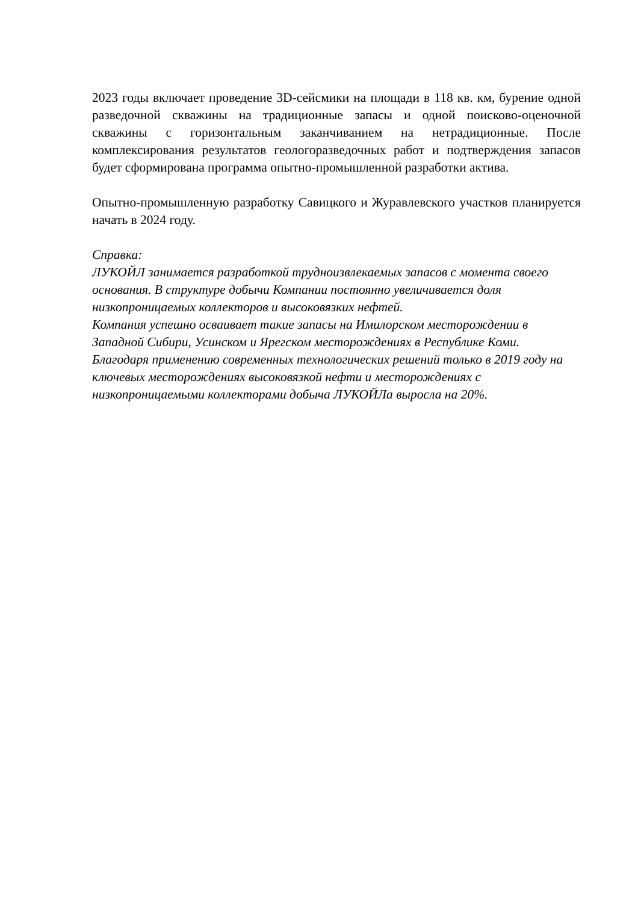2023 годы включает проведение 3D-сейсмики на площади в 118 кв. км, бурение одной разведочной скважины на традиционные запасы и одной поисково-оценочной скважины с горизонтальным заканчиванием на нетрадиционные. После комплексирования результатов геологоразведочных работ и подтверждения запасов будет сформирована программа опытно-промышленной разработки актива.
Опытно-промышленную разработку Савицкого и Журавлевского участков планируется начать в 2024 году.
Справка:
ЛУКОЙЛ занимается разработкой трудноизвлекаемых запасов с момента своего основания. В структуре добычи Компании постоянно увеличивается доля низкопроницаемых коллекторов и высоковязких нефтей.
Компания успешно осваивает такие запасы на Имилорском месторождении в Западной Сибири, Усинском и Ярегском месторождениях в Республике Коми.
Благодаря применению современных технологических решений только в 2019 году на ключевых месторождениях высоковязкой нефти и месторождениях с низкопроницаемыми коллекторами добыча ЛУКОЙЛа выросла на 20%.